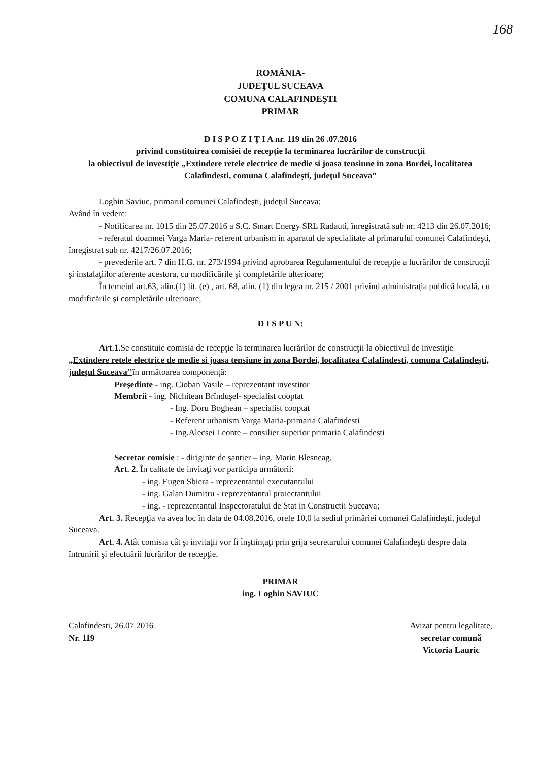168
ROMÂNIA-
JUDEŢUL SUCEAVA
COMUNA CALAFINDEŞTI
PRIMAR
D I S P O Z I Ţ I A nr. 119 din 26 .07.2016
privind constituirea comisiei de recepţie la terminarea lucrărilor de construcţii
la obiectivul de investiţie „Extindere retele electrice de medie si joasa tensiune in zona Bordei, localitatea Calafindesti, comuna Calafindeşti, judeţul Suceava”
Loghin Saviuc, primarul comunei Calafindeşti, judeţul Suceava;
Având în vedere:
- Notificarea nr. 1015 din 25.07.2016 a S.C. Smart Energy SRL Radauti, înregistrată sub nr. 4213 din 26.07.2016;
- referatul doamnei Varga Maria- referent urbanism in aparatul de specialitate al primarului comunei Calafindeşti, înregistrat sub nr. 4217/26.07.2016;
- prevederile art. 7 din H.G. nr. 273/1994 privind aprobarea Regulamentului de recepţie a lucrărilor de construcţii şi instalaţiilor aferente acestora, cu modificările şi completările ulterioare;
În temeiul art.63, alin.(1) lit. (e) , art. 68, alin. (1) din legea nr. 215 / 2001 privind administraţia publică locală, cu modificările şi completările ulterioare,
D I S P U N:
Art.1. Se constituie comisia de recepţie la terminarea lucrărilor de construcţii la obiectivul de investiţie „Extindere retele electrice de medie si joasa tensiune in zona Bordei, localitatea Calafindesti, comuna Calafindeşti, judeţul Suceava’’în următoarea componenţă:
Preşedinte - ing. Cioban Vasile – reprezentant investitor
Membrii - ing. Nichitean Brînduşel- specialist cooptat
- Ing. Doru Boghean – specialist cooptat
- Referent urbanism Varga Maria-primaria Calafindesti
- Ing.Alecsei Leonte – consilier superior primaria Calafindesti
Secretar comisie : - diriginte de şantier – ing. Marin Blesneag.
Art. 2. În calitate de invitaţi vor participa următorii:
- ing. Eugen Sbiera - reprezentantul executantului
- ing. Galan Dumitru - reprezentantul proiectantului
- ing. - reprezentantul Inspectoratului de Stat in Constructii Suceava;
Art. 3. Recepţia va avea loc în data de 04.08.2016, orele 10,0 la sediul primăriei comunei Calafindeşti, judeţul Suceava.
Art. 4. Atât comisia cât şi invitaţii vor fi înştiinţaţi prin grija secretarului comunei Calafindeşti despre data întrunirii şi efectuării lucrărilor de recepţie.
PRIMAR
ing. Loghin SAVIUC
Calafindesti, 26.07 2016
Nr. 119
Avizat pentru legalitate,
secretar comună
Victoria Lauric